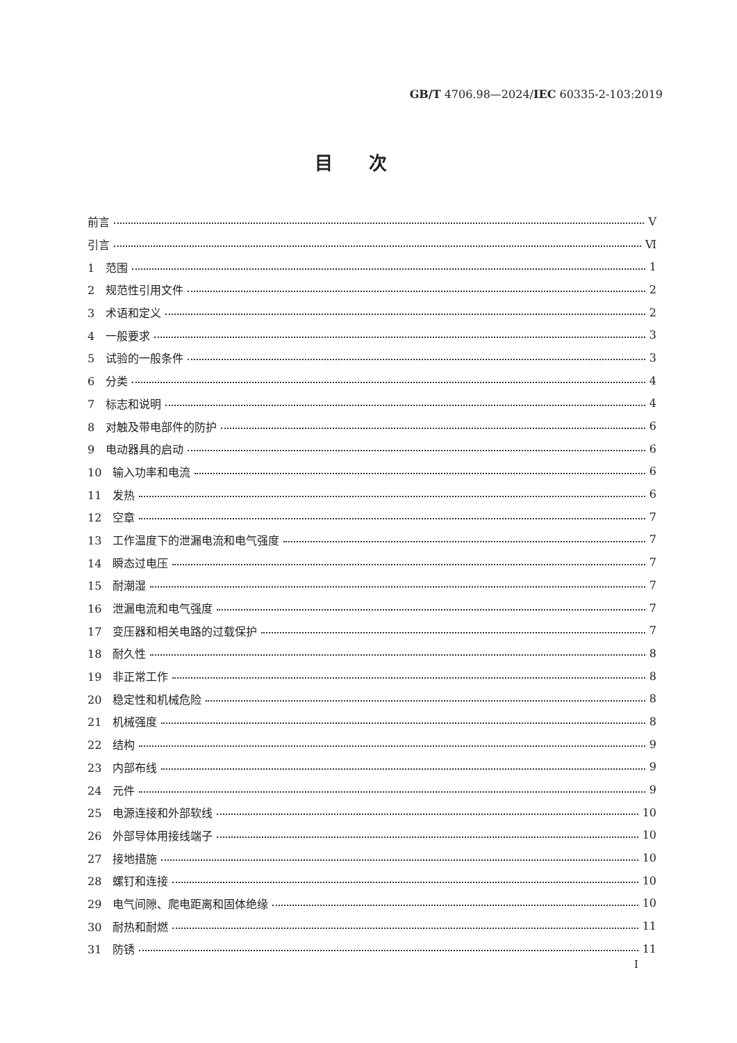GB/T 4706.98—2024/IEC 60335-2-103:2019
目次
前言 Ⅴ
引言 Ⅵ
1　范围 1
2　规范性引用文件 2
3　术语和定义 2
4　一般要求 3
5　试验的一般条件 3
6　分类 4
7　标志和说明 4
8　对触及带电部件的防护 6
9　电动器具的启动 6
10　输入功率和电流 6
11　发热 6
12　空章 7
13　工作温度下的泄漏电流和电气强度 7
14　瞬态过电压 7
15　耐潮湿 7
16　泄漏电流和电气强度 7
17　变压器和相关电路的过载保护 7
18　耐久性 8
19　非正常工作 8
20　稳定性和机械危险 8
21　机械强度 8
22　结构 9
23　内部布线 9
24　元件 9
25　电源连接和外部软线 10
26　外部导体用接线端子 10
27　接地措施 10
28　螺钉和连接 10
29　电气间隙、爬电距离和固体绝缘 10
30　耐热和耐燃 11
31　防锈 11
I